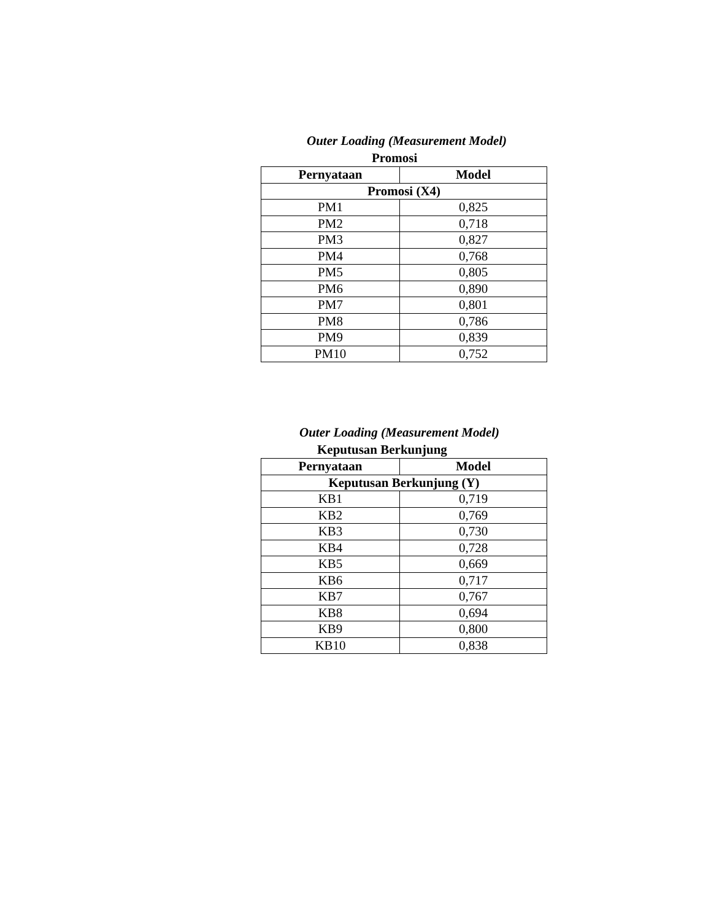Outer Loading (Measurement Model)
Promosi
| Pernyataan | Model |
| --- | --- |
| Promosi (X4) | |
| PM1 | 0,825 |
| PM2 | 0,718 |
| PM3 | 0,827 |
| PM4 | 0,768 |
| PM5 | 0,805 |
| PM6 | 0,890 |
| PM7 | 0,801 |
| PM8 | 0,786 |
| PM9 | 0,839 |
| PM10 | 0,752 |
Outer Loading (Measurement Model)
Keputusan Berkunjung
| Pernyataan | Model |
| --- | --- |
| Keputusan Berkunjung (Y) | |
| KB1 | 0,719 |
| KB2 | 0,769 |
| KB3 | 0,730 |
| KB4 | 0,728 |
| KB5 | 0,669 |
| KB6 | 0,717 |
| KB7 | 0,767 |
| KB8 | 0,694 |
| KB9 | 0,800 |
| KB10 | 0,838 |